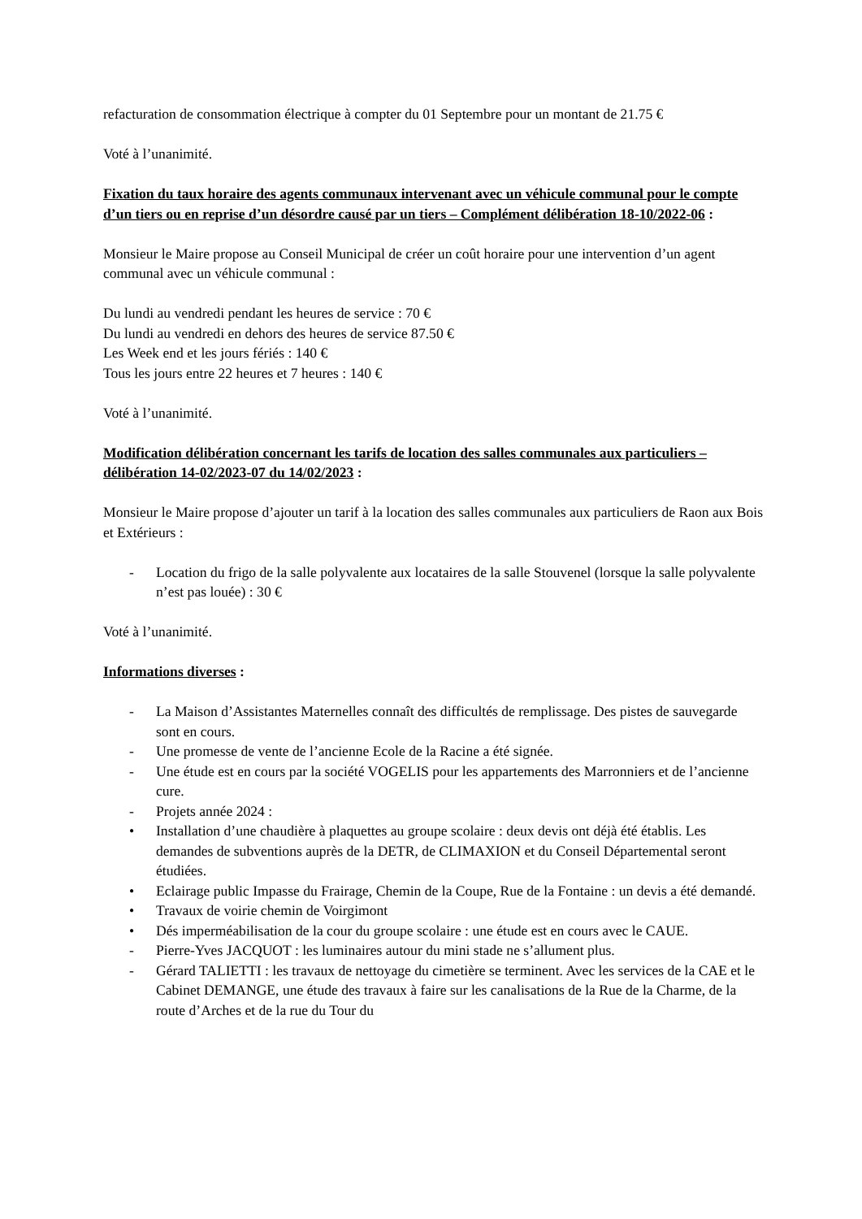refacturation de consommation électrique à compter du 01 Septembre pour un montant de 21.75 €
Voté à l’unanimité.
Fixation du taux horaire des agents communaux intervenant avec un véhicule communal pour le compte d’un tiers ou en reprise d’un désordre causé par un tiers – Complément délibération 18-10/2022-06 :
Monsieur le Maire propose au Conseil Municipal de créer un coût horaire pour une intervention d’un agent communal avec un véhicule communal :
Du lundi au vendredi pendant les heures de service : 70 €
Du lundi au vendredi en dehors des heures de service 87.50 €
Les Week end et les jours fériés : 140 €
Tous les jours entre 22 heures et 7 heures : 140 €
Voté à l’unanimité.
Modification délibération concernant les tarifs de location des salles communales aux particuliers – délibération 14-02/2023-07 du 14/02/2023 :
Monsieur le Maire propose d’ajouter un tarif à la location des salles communales aux particuliers de Raon aux Bois et Extérieurs :
- Location du frigo de la salle polyvalente aux locataires de la salle Stouvenel (lorsque la salle polyvalente n’est pas louée) : 30 €
Voté à l’unanimité.
Informations diverses :
- La Maison d’Assistantes Maternelles connaît des difficultés de remplissage. Des pistes de sauvegarde sont en cours.
- Une promesse de vente de l’ancienne Ecole de la Racine a été signée.
- Une étude est en cours par la société VOGELIS pour les appartements des Marronniers et de l’ancienne cure.
- Projets année 2024 :
• Installation d’une chaudière à plaquettes au groupe scolaire : deux devis ont déjà été établis. Les demandes de subventions auprès de la DETR, de CLIMAXION et du Conseil Départemental seront étudiées.
• Eclairage public Impasse du Frairage, Chemin de la Coupe, Rue de la Fontaine : un devis a été demandé.
• Travaux de voirie chemin de Voirgimont
• Dés imperméabilisation de la cour du groupe scolaire : une étude est en cours avec le CAUE.
- Pierre-Yves JACQUOT : les luminaires autour du mini stade ne s’allument plus.
- Gérard TALIETTI : les travaux de nettoyage du cimetière se terminent. Avec les services de la CAE et le Cabinet DEMANGE, une étude des travaux à faire sur les canalisations de la Rue de la Charme, de la route d’Arches et de la rue du Tour du